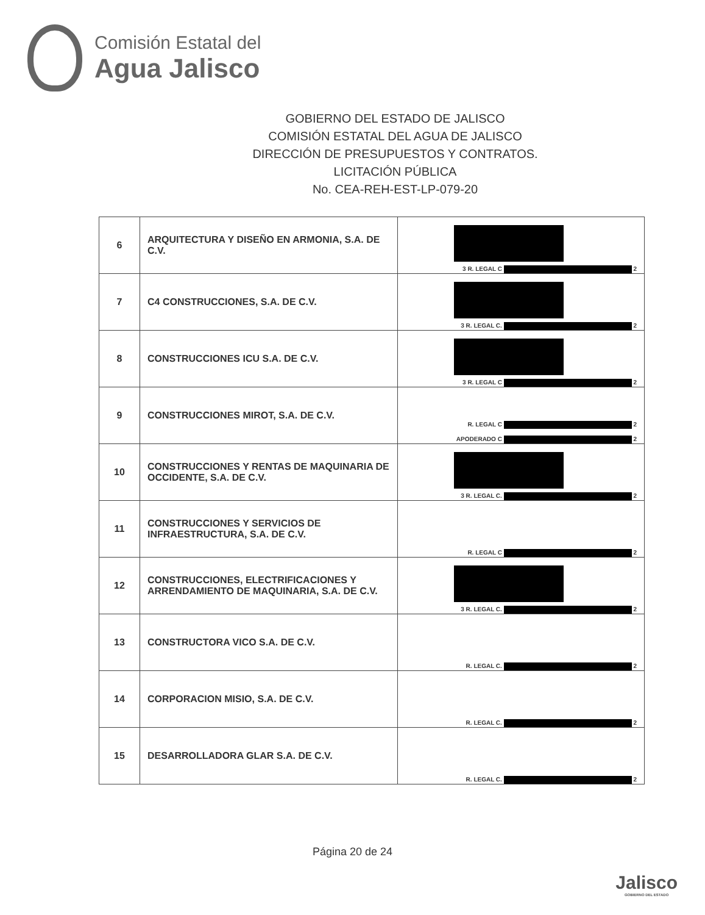Comisión Estatal del
Agua Jalisco
GOBIERNO DEL ESTADO DE JALISCO
COMISIÓN ESTATAL DEL AGUA DE JALISCO
DIRECCIÓN DE PRESUPUESTOS Y CONTRATOS.
LICITACIÓN PÚBLICA
No. CEA-REH-EST-LP-079-20
| 6 | ARQUITECTURA Y DISEÑO EN ARMONIA, S.A. DE C.V. | 3 R. LEGAL C 2 |
| 7 | C4 CONSTRUCCIONES, S.A. DE C.V. | 3 R. LEGAL C. 2 |
| 8 | CONSTRUCCIONES ICU S.A. DE C.V. | 3 R. LEGAL C 2 |
| 9 | CONSTRUCCIONES MIROT, S.A. DE C.V. | R. LEGAL C 2 APODERADO C 2 |
| 10 | CONSTRUCCIONES Y RENTAS DE MAQUINARIA DE OCCIDENTE, S.A. DE C.V. | 3 R. LEGAL C. 2 |
| 11 | CONSTRUCCIONES Y SERVICIOS DE INFRAESTRUCTURA, S.A. DE C.V. | R. LEGAL C 2 |
| 12 | CONSTRUCCIONES, ELECTRIFICACIONES Y ARRENDAMIENTO DE MAQUINARIA, S.A. DE C.V. | 3 R. LEGAL C. 2 |
| 13 | CONSTRUCTORA VICO S.A. DE C.V. | R. LEGAL C. 2 |
| 14 | CORPORACION MISIO, S.A. DE C.V. | R. LEGAL C. 2 |
| 15 | DESARROLLADORA GLAR S.A. DE C.V. | R. LEGAL C. 2 |
Página 20 de 24
Jalisco
GOBIERNO DEL ESTADO